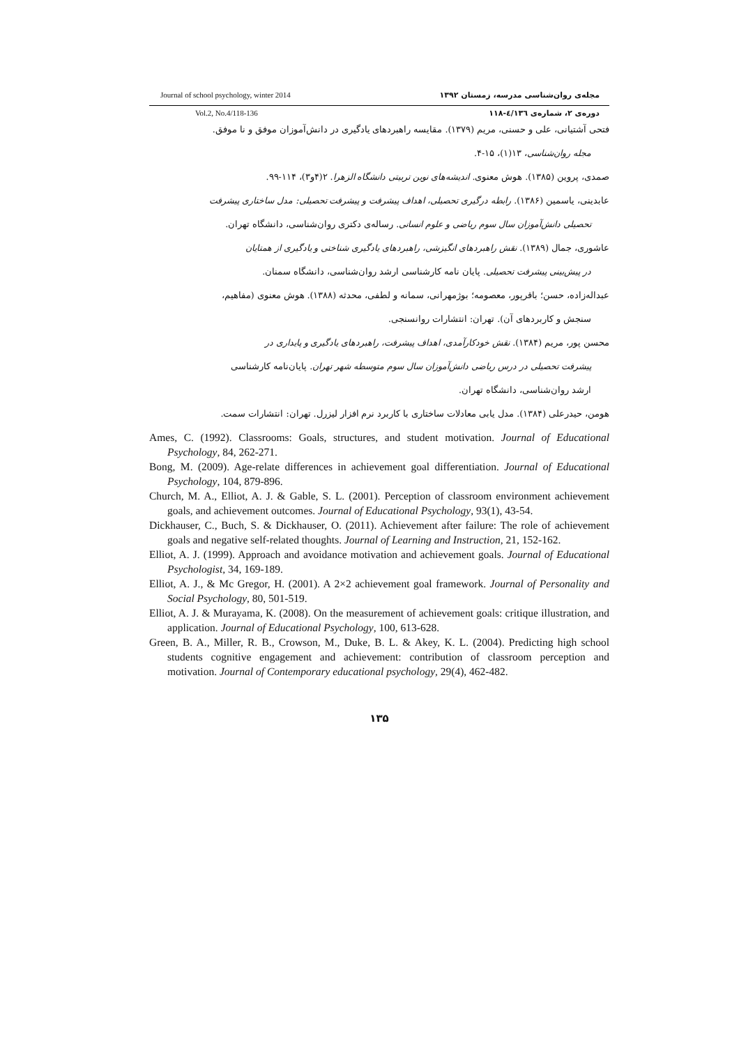Journal of school psychology, winter 2014 مجله‌ی روان‌شناسی مدرسه، زمستان ۱۳۹۲
Vol.2, No.4/118-136 دوره‌ی ۲، شماره‌ی ٤/۱۳٦-۱۱۸
فتحی آشتیانی، علی و حسنی، مریم (۱۳۷۹). مقایسه راهبردهای یادگیری در دانش‌آموزان موفق و نا موفق.
مجله روان‌شناسی، ۱۳(۱)، ۱۵-۴.
صمدی، پروین (۱۳۸۵). هوش معنوی. اندیشه‌های نوین تربیتی دانشگاه الزهرا. ۲(۴و۳)، ۱۱۴-۹۹.
عابدینی، یاسمین (۱۳۸۶). رابطه درگیری تحصیلی، اهداف پیشرفت و پیشرفت تحصیلی: مدل ساختاری پیشرفت
تحصیلی دانش‌آموزان سال سوم ریاضی و علوم انسانی. رساله‌ی دکتری روان‌شناسی، دانشگاه تهران.
عاشوری، جمال (۱۳۸۹). نقش راهبردهای انگیزشی، راهبردهای یادگیری شناختی و یادگیری از همتایان
در پیش‌بینی پیشرفت تحصیلی. پایان نامه کارشناسی ارشد روان‌شناسی، دانشگاه سمنان.
عبداله‌زاده، حسن؛ باقرپور، معصومه؛ بوژمهرانی، سمانه و لطفی، محدثه (۱۳۸۸). هوش معنوی (مفاهیم،
سنجش و کاربردهای آن). تهران: انتشارات روانسنجی.
محسن پور، مریم (۱۳۸۴). نقش خودکارآمدی، اهداف پیشرفت، راهبردهای یادگیری و پایداری در
پیشرفت تحصیلی در درس ریاضی دانش‌آموزان سال سوم متوسطه شهر تهران. پایان‌نامه کارشناسی
ارشد روان‌شناسی، دانشگاه تهران.
هومن، حیدرعلی (۱۳۸۴). مدل یابی معادلات ساختاری با کاربرد نرم افزار لیزرل. تهران: انتشارات سمت.
Ames, C. (1992). Classrooms: Goals, structures, and student motivation. Journal of Educational Psychology, 84, 262-271.
Bong, M. (2009). Age-relate differences in achievement goal differentiation. Journal of Educational Psychology, 104, 879-896.
Church, M. A., Elliot, A. J. & Gable, S. L. (2001). Perception of classroom environment achievement goals, and achievement outcomes. Journal of Educational Psychology, 93(1), 43-54.
Dickhauser, C., Buch, S. & Dickhauser, O. (2011). Achievement after failure: The role of achievement goals and negative self-related thoughts. Journal of Learning and Instruction, 21, 152-162.
Elliot, A. J. (1999). Approach and avoidance motivation and achievement goals. Journal of Educational Psychologist, 34, 169-189.
Elliot, A. J., & Mc Gregor, H. (2001). A 2×2 achievement goal framework. Journal of Personality and Social Psychology, 80, 501-519.
Elliot, A. J. & Murayama, K. (2008). On the measurement of achievement goals: critique illustration, and application. Journal of Educational Psychology, 100, 613-628.
Green, B. A., Miller, R. B., Crowson, M., Duke, B. L. & Akey, K. L. (2004). Predicting high school students cognitive engagement and achievement: contribution of classroom perception and motivation. Journal of Contemporary educational psychology, 29(4), 462-482.
۱۳۵